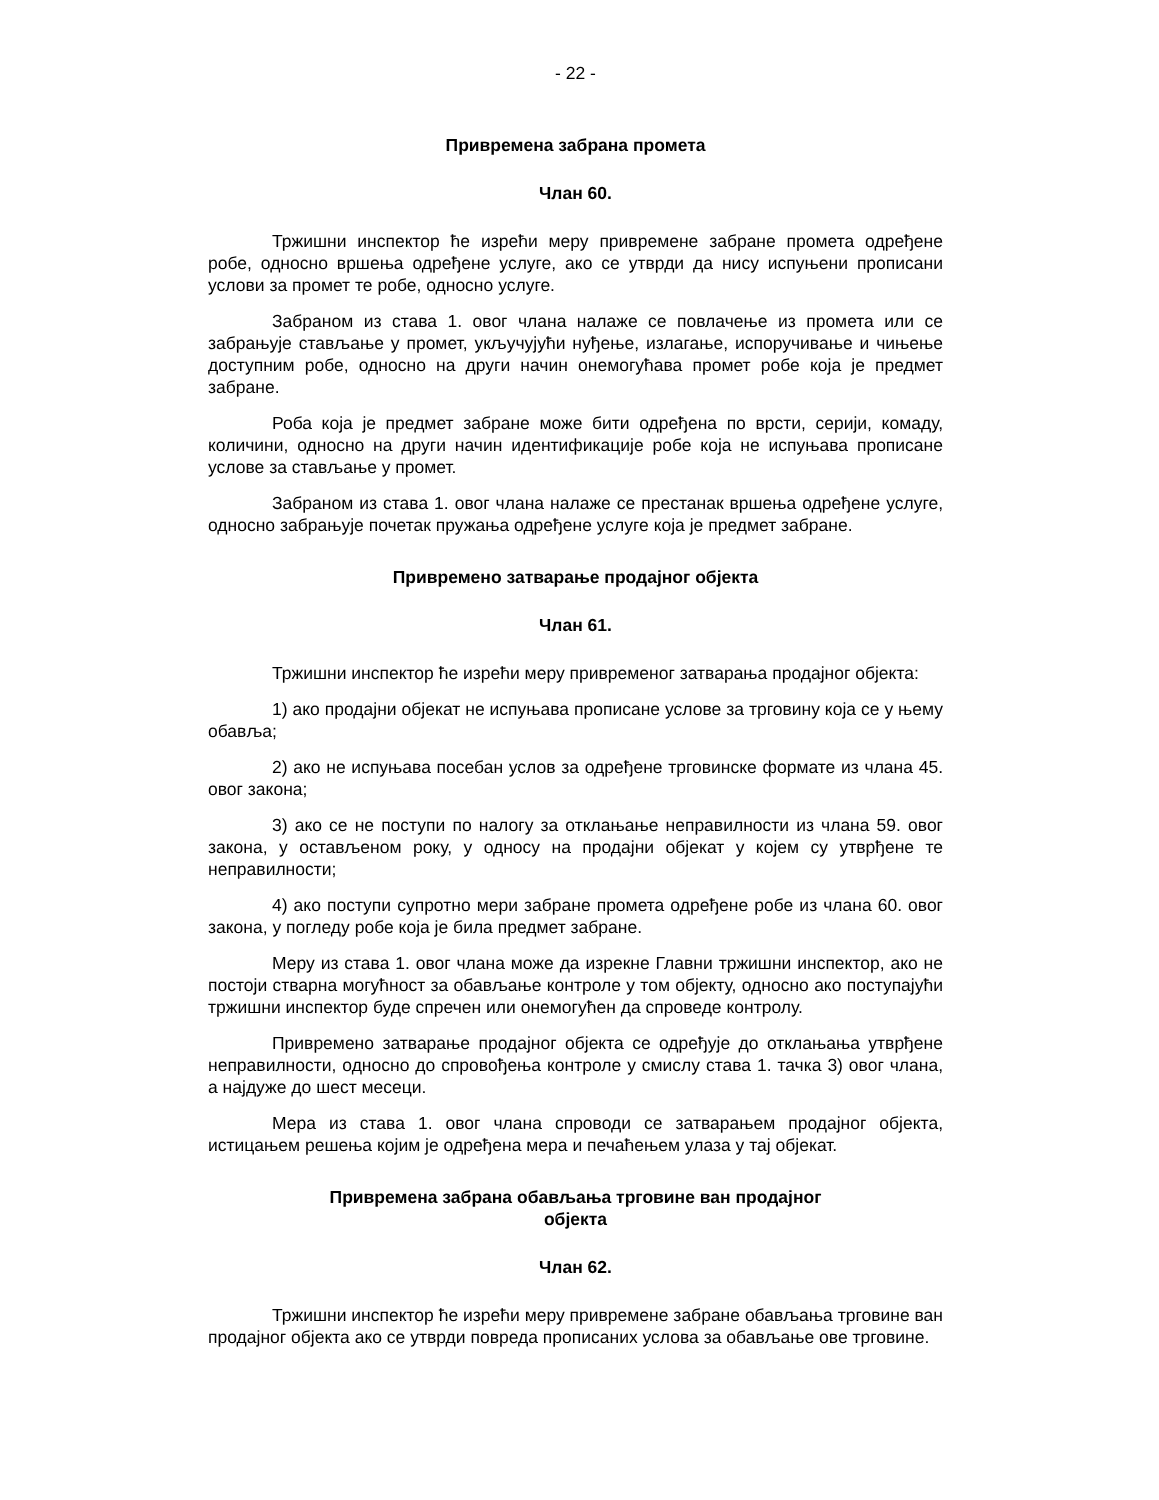- 22 -
Привремена забрана промета
Члан 60.
Тржишни инспектор ће изрећи меру привремене забране промета одређене робе, односно вршења одређене услуге, ако се утврди да нису испуњени прописани услови за промет те робе, односно услуге.
Забраном из става 1. овог члана налаже се повлачење из промета или се забрањује стављање у промет, укључујући нуђење, излагање, испоручивање и чињење доступним робе, односно на други начин онемогућава промет робе која је предмет забране.
Роба која је предмет забране може бити одређена по врсти, серији, комаду, количини, односно на други начин идентификације робе која не испуњава прописане услове за стављање у промет.
Забраном из става 1. овог члана налаже се престанак вршења одређене услуге, односно забрањује почетак пружања одређене услуге која је предмет забране.
Привремено затварање продајног објекта
Члан 61.
Тржишни инспектор ће изрећи меру привременог затварања продајног објекта:
1) ако продајни објекат не испуњава прописане услове за трговину која се у њему обавља;
2) ако не испуњава посебан услов за одређене трговинске формате из члана 45. овог закона;
3) ако се не поступи по налогу за отклањање неправилности из члана 59. овог закона, у остављеном року, у односу на продајни објекат у којем су утврђене те неправилности;
4) ако поступи супротно мери забране промета одређене робе из члана 60. овог закона, у погледу робе која је била предмет забране.
Меру из става 1. овог члана може да изрекне Главни тржишни инспектор, ако не постоји стварна могућност за обављање контроле у том објекту, односно ако поступајући тржишни инспектор буде спречен или онемогућен да спроведе контролу.
Привремено затварање продајног објекта се одређује до отклањања утврђене неправилности, односно до спровођења контроле у смислу става 1. тачка 3) овог члана, а најдуже до шест месеци.
Мера из става 1. овог члана спроводи се затварањем продајног објекта, истицањем решења којим је одређена мера и печаћењем улаза у тај објекат.
Привремена забрана обављања трговине ван продајног
објекта
Члан 62.
Тржишни инспектор ће изрећи меру привремене забране обављања трговине ван продајног објекта ако се утврди повреда прописаних услова за обављање ове трговине.